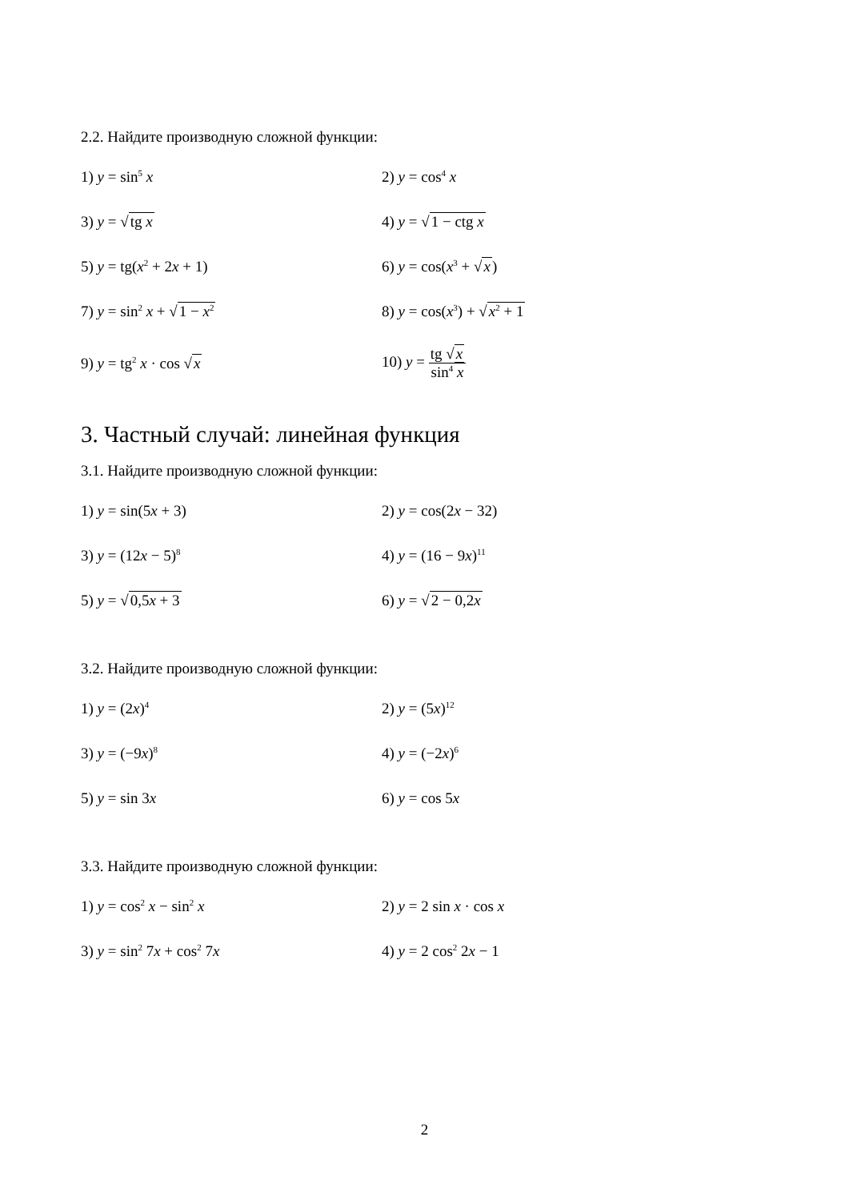2.2. Найдите производную сложной функции:
1) y = sin<sup>5</sup> x 2) y = cos<sup>4</sup> x
3) y = √tg x 4) y = √1 − ctg x
5) y = tg(x<sup>2</sup> + 2x + 1) 6) y = cos(x<sup>3</sup> + √x)
7) y = sin<sup>2</sup> x + √1 − x<sup>2</sup>
8) y = cos(x<sup>3</sup>) + √x<sup>2</sup> + 1
9) y = tg<sup>2</sup> x · cos √x 10) y = tg √x sin<sup>4</sup> x
3. Частный случай: линейная функция
3.1. Найдите производную сложной функции:
1) y = sin(5x + 3) 2) y = cos(2x − 32)
3) y = (12x − 5)<sup>8</sup>
4) y = (16 − 9x)<sup>11</sup>
5) y = √0,5x + 3 6) y = √2 − 0,2x
3.2. Найдите производную сложной функции:
1) y = (2x)<sup>4</sup>
2) y = (5x)<sup>12</sup>
3) y = (−9x)<sup>8</sup>
4) y = (−2x)<sup>6</sup>
5) y = sin 3x 6) y = cos 5x
3.3. Найдите производную сложной функции:
1) y = cos<sup>2</sup> x − sin<sup>2</sup> x 2) y = 2 sin x · cos x
3) y = sin<sup>2</sup> 7x + cos<sup>2</sup> 7x 4) y = 2 cos<sup>2</sup> 2x − 1
2